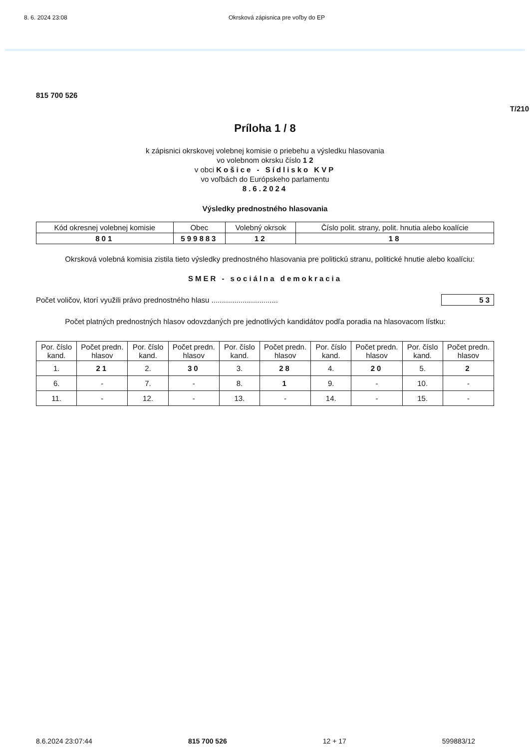8. 6. 2024 23:08 Okrsková zápisnica pre voľby do EP
815 700 526
T/210
Príloha 1 / 8
k zápisnici okrskovej volebnej komisie o priebehu a výsledku hlasovania
vo volebnom okrsku číslo 1 2
v obci Košice - Sídlisko KVP
vo voľbách do Európskeho parlamentu
8.6.2024
Výsledky prednostného hlasovania
| Kód okresnej volebnej komisie | Obec | Volebný okrsok | Číslo polit. strany, polit. hnutia alebo koalície |
| --- | --- | --- | --- |
| 801 | 599883 | 12 | 18 |
Okrsková volebná komisia zistila tieto výsledky prednostného hlasovania pre politickú stranu, politické hnutie alebo koalíciu:
SMER - sociálna demokracia
Počet voličov, ktorí využili právo prednostného hlasu ................................ 53
Počet platných prednostných hlasov odovzdaných pre jednotlivých kandidátov podľa poradia na hlasovacom lístku:
| Por. číslo kand. | Počet predn. hlasov | Por. číslo kand. | Počet predn. hlasov | Por. číslo kand. | Počet predn. hlasov | Por. číslo kand. | Počet predn. hlasov | Por. číslo kand. | Počet predn. hlasov |
| --- | --- | --- | --- | --- | --- | --- | --- | --- | --- |
| 1. | 21 | 2. | 30 | 3. | 28 | 4. | 20 | 5. | 2 |
| 6. | - | 7. | - | 8. | 1 | 9. | - | 10. | - |
| 11. | - | 12. | - | 13. | - | 14. | - | 15. | - |
8.6.2024 23:07:44 815 700 526 12 + 17 599883/12